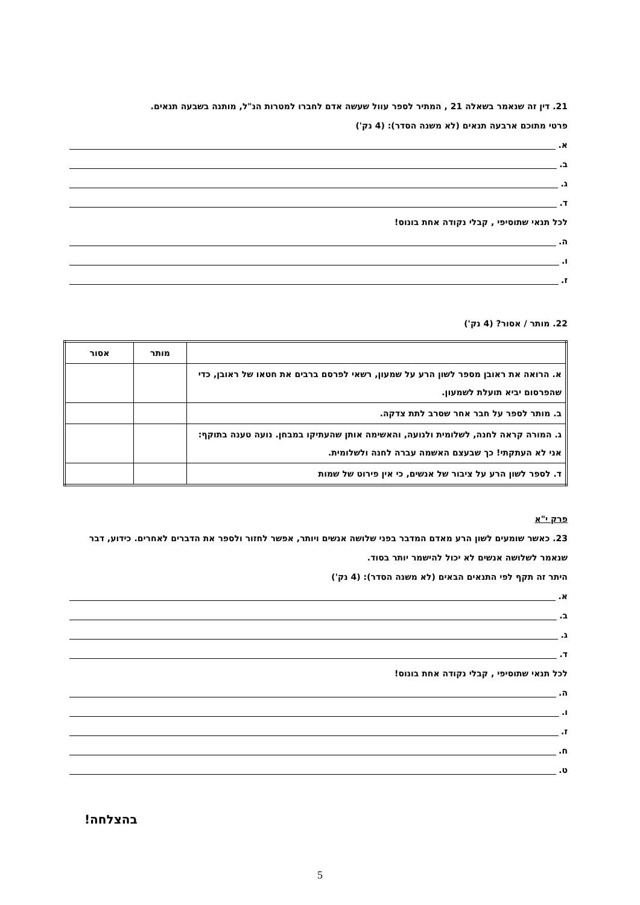21. דין זה שנאמר בשאלה 21 , המתיר לספר עוול שעשה אדם לחברו למטרות הנ"ל, מותנה בשבעה תנאים.
פרטי מתוכם ארבעה תנאים (לא משנה הסדר): (4 נק')
א.
ב.
ג.
ד.
לכל תנאי שתוסיפי , קבלי נקודה אחת בונוס!
ה.
ו.
ז.
22. מותר / אסור? (4 נק')
| | מותר | אסור |
| --- | --- | --- |
| א. הרואה את ראובן מספר לשון הרע על שמעון, רשאי לפרסם ברבים את חטאו של ראובן, כדי שהפרסום יביא תועלת לשמעון. | | |
| ב. מותר לספר על חבר אחר שסרב לתת צדקה. | | |
| ג. המורה קראה לחנה, לשלומית ולנועה, והאשימה אותן שהעתיקו במבחן. נועה טענה בתוקף: אני לא העתקתי! כך שבעצם האשמה עברה לחנה ולשלומית. | | |
| ד. לספר לשון הרע על ציבור של אנשים, כי אין פירוט של שמות | | |
פרק י"א
23. כאשר שומעים לשון הרע מאדם המדבר בפני שלושה אנשים ויותר, אפשר לחזור ולספר את הדברים לאחרים. כידוע, דבר שנאמר לשלושה אנשים לא יכול להישמר יותר בסוד.
היתר זה תקף לפי התנאים הבאים (לא משנה הסדר): (4 נק')
א.
ב.
ג.
ד.
לכל תנאי שתוסיפי , קבלי נקודה אחת בונוס!
ה.
ו.
ז.
ח.
ט.
בהצלחה!
5